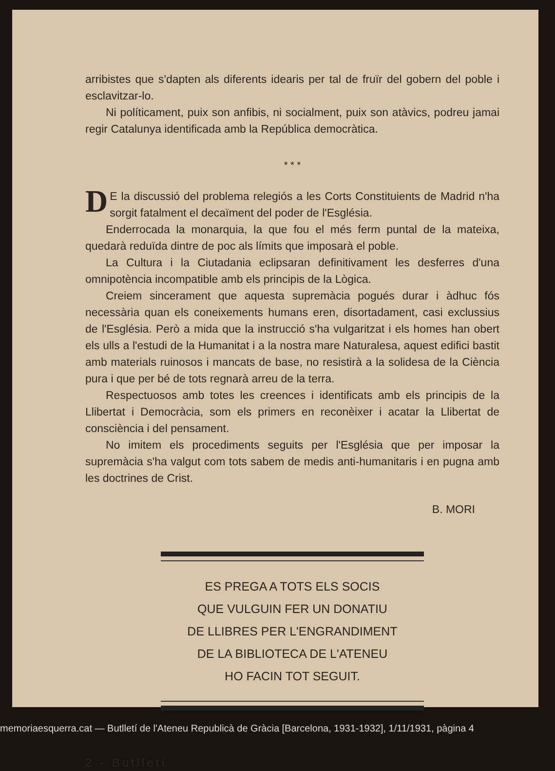arribistes que s'dapten als diferents idearis per tal de fruïr del gobern del poble i esclavitzar-lo.
Ni políticament, puix son anfibis, ni socialment, puix son atàvics, podreu jamai regir Catalunya identificada amb la República democràtica.
* * *
DE la discussió del problema relegiós a les Corts Constituients de Madrid n'ha sorgit fatalment el decaïment del poder de l'Església.
Enderrocada la monarquia, la que fou el més ferm puntal de la mateixa, quedarà reduïda dintre de poc als límits que imposarà el poble.
La Cultura i la Ciutadania eclipsaran definitivament les desferres d'una omnipotència incompatible amb els principis de la Lògica.
Creiem sincerament que aquesta supremàcia pogués durar i àdhuc fós necessària quan els coneixements humans eren, disortadament, casi exclussius de l'Església. Però a mida que la instrucció s'ha vulgaritzat i els homes han obert els ulls a l'estudi de la Humanitat i a la nostra mare Naturalesa, aquest edifici bastit amb materials ruinosos i mancats de base, no resistirà a la solidesa de la Ciència pura i que per bé de tots regnarà arreu de la terra.
Respectuosos amb totes les creences i identificats amb els principis de la Llibertat i Democràcia, som els primers en reconèixer i acatar la Llibertat de consciència i del pensament.
No imitem els procediments seguits per l'Església que per imposar la supremàcia s'ha valgut com tots sabem de medis anti-humanitaris i en pugna amb les doctrines de Crist.
B. MORI
ES PREGA A TOTS ELS SOCIS
QUE VULGUIN FER UN DONATIU
DE LLIBRES PER L'ENGRANDIMENT
DE LA BIBLIOTECA DE L'ATENEU
HO FACIN TOT SEGUIT.
2 - Butlletí
memoriaesquerra.cat — Butlletí de l'Ateneu Republicà de Gràcia [Barcelona, 1931-1932], 1/11/1931, pàgina 4